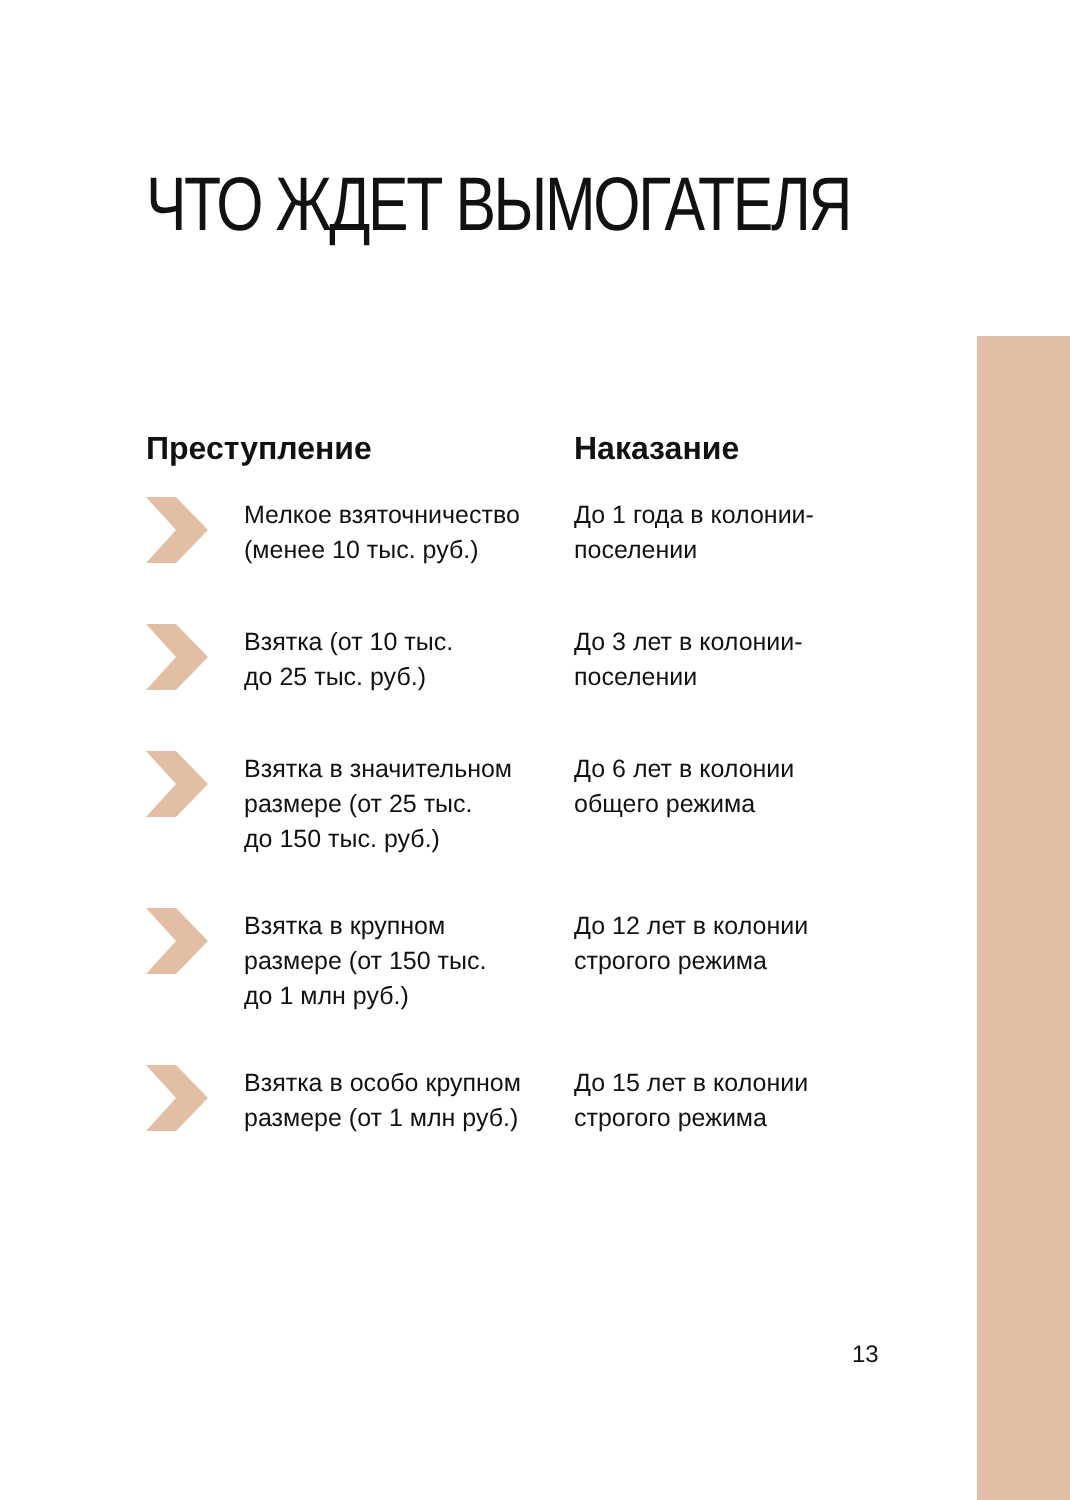ЧТО ЖДЕТ ВЫМОГАТЕЛЯ
| Преступление | | Наказание |
| --- | --- | --- |
| | Мелкое взяточничество (менее 10 тыс. руб.) | До 1 года в колонии- поселении |
| | Взятка (от 10 тыс. до 25 тыс. руб.) | До 3 лет в колонии- поселении |
| | Взятка в значительном размере (от 25 тыс. до 150 тыс. руб.) | До 6 лет в колонии общего режима |
| | Взятка в крупном размере (от 150 тыс. до 1 млн руб.) | До 12 лет в колонии строгого режима |
| | Взятка в особо крупном размере (от 1 млн руб.) | До 15 лет в колонии строгого режима |
13